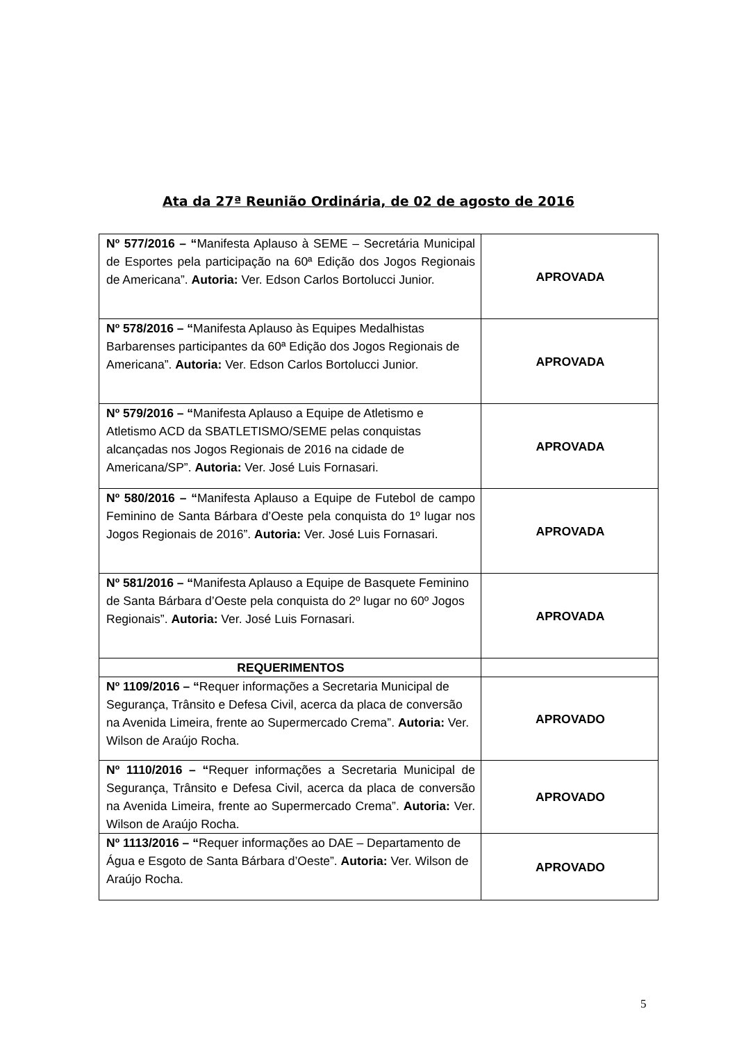Ata da 27ª Reunião Ordinária, de 02 de agosto de 2016
| Nº 577/2016 – “ Manifesta Aplauso à SEME – Secretária Municipal de Esportes pela participação na 60ª Edição dos Jogos Regionais de Americana”. Autoria: Ver. Edson Carlos Bortolucci Junior. | APROVADA |
| Nº 578/2016 – “ Manifesta Aplauso às Equipes Medalhistas Barbarenses participantes da 60ª Edição dos Jogos Regionais de Americana”. Autoria: Ver. Edson Carlos Bortolucci Junior. | APROVADA |
| Nº 579/2016 – “ Manifesta Aplauso a Equipe de Atletismo e Atletismo ACD da SBATLETISMO/SEME pelas conquistas alcançadas nos Jogos Regionais de 2016 na cidade de Americana/SP”. Autoria: Ver. José Luis Fornasari. | APROVADA |
| Nº 580/2016 – “ Manifesta Aplauso a Equipe de Futebol de campo Feminino de Santa Bárbara d’Oeste pela conquista do 1º lugar nos Jogos Regionais de 2016”. Autoria: Ver. José Luis Fornasari. | APROVADA |
| Nº 581/2016 – “ Manifesta Aplauso a Equipe de Basquete Feminino de Santa Bárbara d’Oeste pela conquista do 2º lugar no 60º Jogos Regionais”. Autoria: Ver. José Luis Fornasari. | APROVADA |
| REQUERIMENTOS | |
| Nº 1109/2016 – “ Requer informações a Secretaria Municipal de Segurança, Trânsito e Defesa Civil, acerca da placa de conversão na Avenida Limeira, frente ao Supermercado Crema”. Autoria: Ver. Wilson de Araújo Rocha. | APROVADO |
| Nº 1110/2016 – “ Requer informações a Secretaria Municipal de Segurança, Trânsito e Defesa Civil, acerca da placa de conversão na Avenida Limeira, frente ao Supermercado Crema”. Autoria: Ver. Wilson de Araújo Rocha. | APROVADO |
| Nº 1113/2016 – “ Requer informações ao DAE – Departamento de Água e Esgoto de Santa Bárbara d’Oeste”. Autoria: Ver. Wilson de Araújo Rocha. | APROVADO |
5